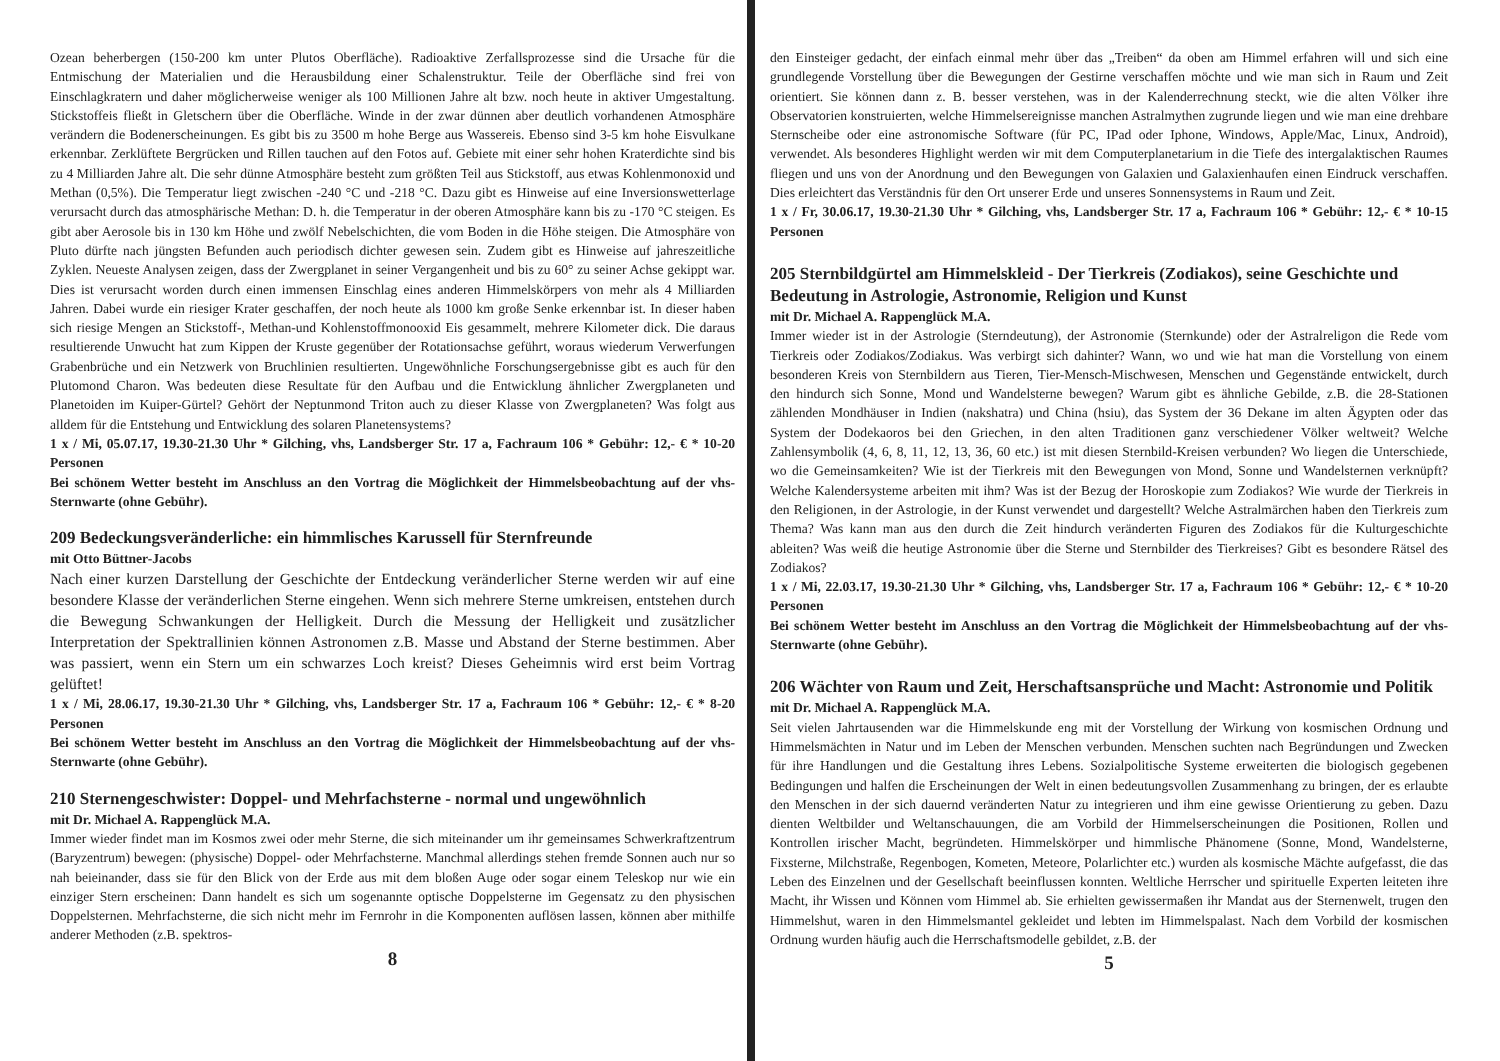Ozean beherbergen (150-200 km unter Plutos Oberfläche). Radioaktive Zerfallsprozesse sind die Ursache für die Entmischung der Materialien und die Herausbildung einer Schalenstruktur. Teile der Oberfläche sind frei von Einschlagkratern und daher möglicherweise weniger als 100 Millionen Jahre alt bzw. noch heute in aktiver Umgestaltung. Stickstoffeis fließt in Gletschern über die Oberfläche. Winde in der zwar dünnen aber deutlich vorhandenen Atmosphäre verändern die Bodenerscheinungen. Es gibt bis zu 3500 m hohe Berge aus Wassereis. Ebenso sind 3-5 km hohe Eisvulkane erkennbar. Zerklüftete Bergrücken und Rillen tauchen auf den Fotos auf. Gebiete mit einer sehr hohen Kraterdichte sind bis zu 4 Milliarden Jahre alt. Die sehr dünne Atmosphäre besteht zum größten Teil aus Stickstoff, aus etwas Kohlenmonoxid und Methan (0,5%). Die Temperatur liegt zwischen -240 °C und -218 °C. Dazu gibt es Hinweise auf eine Inversionswetterlage verursacht durch das atmosphärische Methan: D. h. die Temperatur in der oberen Atmosphäre kann bis zu -170 °C steigen. Es gibt aber Aerosole bis in 130 km Höhe und zwölf Nebelschichten, die vom Boden in die Höhe steigen. Die Atmosphäre von Pluto dürfte nach jüngsten Befunden auch periodisch dichter gewesen sein. Zudem gibt es Hinweise auf jahreszeitliche Zyklen. Neueste Analysen zeigen, dass der Zwergplanet in seiner Vergangenheit und bis zu 60° zu seiner Achse gekippt war. Dies ist verursacht worden durch einen immensen Einschlag eines anderen Himmelskörpers von mehr als 4 Milliarden Jahren. Dabei wurde ein riesiger Krater geschaffen, der noch heute als 1000 km große Senke erkennbar ist. In dieser haben sich riesige Mengen an Stickstoff-, Methan-und Kohlenstoffmonooxid Eis gesammelt, mehrere Kilometer dick. Die daraus resultierende Unwucht hat zum Kippen der Kruste gegenüber der Rotationsachse geführt, woraus wiederum Verwerfungen Grabenbrüche und ein Netzwerk von Bruchlinien resultierten. Ungewöhnliche Forschungsergebnisse gibt es auch für den Plutomond Charon. Was bedeuten diese Resultate für den Aufbau und die Entwicklung ähnlicher Zwergplaneten und Planetoiden im Kuiper-Gürtel? Gehört der Neptunmond Triton auch zu dieser Klasse von Zwergplaneten? Was folgt aus alldem für die Entstehung und Entwicklung des solaren Planetensystems?
1 x / Mi, 05.07.17, 19.30-21.30 Uhr * Gilching, vhs, Landsberger Str. 17 a, Fachraum 106 * Gebühr: 12,- € * 10-20 Personen
Bei schönem Wetter besteht im Anschluss an den Vortrag die Möglichkeit der Himmelsbeobachtung auf der vhs-Sternwarte (ohne Gebühr).
209 Bedeckungsveränderliche: ein himmlisches Karussell für Sternfreunde
mit Otto Büttner-Jacobs
Nach einer kurzen Darstellung der Geschichte der Entdeckung veränderlicher Sterne werden wir auf eine besondere Klasse der veränderlichen Sterne eingehen. Wenn sich mehrere Sterne umkreisen, entstehen durch die Bewegung Schwankungen der Helligkeit. Durch die Messung der Helligkeit und zusätzlicher Interpretation der Spektrallinien können Astronomen z.B. Masse und Abstand der Sterne bestimmen. Aber was passiert, wenn ein Stern um ein schwarzes Loch kreist? Dieses Geheimnis wird erst beim Vortrag gelüftet!
1 x / Mi, 28.06.17, 19.30-21.30 Uhr * Gilching, vhs, Landsberger Str. 17 a, Fachraum 106 * Gebühr: 12,- € * 8-20 Personen
Bei schönem Wetter besteht im Anschluss an den Vortrag die Möglichkeit der Himmelsbeobachtung auf der vhs-Sternwarte (ohne Gebühr).
210 Sternengeschwister: Doppel- und Mehrfachsterne - normal und ungewöhnlich
mit Dr. Michael A. Rappenglück M.A.
Immer wieder findet man im Kosmos zwei oder mehr Sterne, die sich miteinander um ihr gemeinsames Schwerkraftzentrum (Baryzentrum) bewegen: (physische) Doppel- oder Mehrfachsterne. Manchmal allerdings stehen fremde Sonnen auch nur so nah beieinander, dass sie für den Blick von der Erde aus mit dem bloßen Auge oder sogar einem Teleskop nur wie ein einziger Stern erscheinen: Dann handelt es sich um sogenannte optische Doppelsterne im Gegensatz zu den physischen Doppelsternen. Mehrfachsterne, die sich nicht mehr im Fernrohr in die Komponenten auflösen lassen, können aber mithilfe anderer Methoden (z.B. spektros-
8
den Einsteiger gedacht, der einfach einmal mehr über das „Treiben“ da oben am Himmel erfahren will und sich eine grundlegende Vorstellung über die Bewegungen der Gestirne verschaffen möchte und wie man sich in Raum und Zeit orientiert. Sie können dann z. B. besser verstehen, was in der Kalenderrechnung steckt, wie die alten Völker ihre Observatorien konstruierten, welche Himmelsereignisse manchen Astralmythen zugrunde liegen und wie man eine drehbare Sternscheibe oder eine astronomische Software (für PC, IPad oder Iphone, Windows, Apple/Mac, Linux, Android), verwendet. Als besonderes Highlight werden wir mit dem Computerplanetarium in die Tiefe des intergalaktischen Raumes fliegen und uns von der Anordnung und den Bewegungen von Galaxien und Galaxienhaufen einen Eindruck verschaffen. Dies erleichtert das Verständnis für den Ort unserer Erde und unseres Sonnensystems in Raum und Zeit.
1 x / Fr, 30.06.17, 19.30-21.30 Uhr * Gilching, vhs, Landsberger Str. 17 a, Fachraum 106 * Gebühr: 12,- € * 10-15 Personen
205 Sternbildgürtel am Himmelskleid - Der Tierkreis (Zodiakos), seine Geschichte und Bedeutung in Astrologie, Astronomie, Religion und Kunst
mit Dr. Michael A. Rappenglück M.A.
Immer wieder ist in der Astrologie (Sterndeutung), der Astronomie (Sternkunde) oder der Astralreligon die Rede vom Tierkreis oder Zodiakos/Zodiakus. Was verbirgt sich dahinter? Wann, wo und wie hat man die Vorstellung von einem besonderen Kreis von Sternbildern aus Tieren, Tier-Mensch-Mischwesen, Menschen und Gegenstände entwickelt, durch den hindurch sich Sonne, Mond und Wandelsterne bewegen? Warum gibt es ähnliche Gebilde, z.B. die 28-Stationen zählenden Mondhäuser in Indien (nakshatra) und China (hsiu), das System der 36 Dekane im alten Ägypten oder das System der Dodekaoros bei den Griechen, in den alten Traditionen ganz verschiedener Völker weltweit? Welche Zahlensymbolik (4, 6, 8, 11, 12, 13, 36, 60 etc.) ist mit diesen Sternbild-Kreisen verbunden? Wo liegen die Unterschiede, wo die Gemeinsamkeiten? Wie ist der Tierkreis mit den Bewegungen von Mond, Sonne und Wandelsternen verknüpft? Welche Kalendersysteme arbeiten mit ihm? Was ist der Bezug der Horoskopie zum Zodiakos? Wie wurde der Tierkreis in den Religionen, in der Astrologie, in der Kunst verwendet und dargestellt? Welche Astralmärchen haben den Tierkreis zum Thema? Was kann man aus den durch die Zeit hindurch veränderten Figuren des Zodiakos für die Kulturgeschichte ableiten? Was weiß die heutige Astronomie über die Sterne und Sternbilder des Tierkreises? Gibt es besondere Rätsel des Zodiakos?
1 x / Mi, 22.03.17, 19.30-21.30 Uhr * Gilching, vhs, Landsberger Str. 17 a, Fachraum 106 * Gebühr: 12,- € * 10-20 Personen
Bei schönem Wetter besteht im Anschluss an den Vortrag die Möglichkeit der Himmelsbeobachtung auf der vhs-Sternwarte (ohne Gebühr).
206 Wächter von Raum und Zeit, Herschaftsansprüche und Macht: Astronomie und Politik
mit Dr. Michael A. Rappenglück M.A.
Seit vielen Jahrtausenden war die Himmelskunde eng mit der Vorstellung der Wirkung von kosmischen Ordnung und Himmelsmächten in Natur und im Leben der Menschen verbunden. Menschen suchten nach Begründungen und Zwecken für ihre Handlungen und die Gestaltung ihres Lebens. Sozialpolitische Systeme erweiterten die biologisch gegebenen Bedingungen und halfen die Erscheinungen der Welt in einen bedeutungsvollen Zusammenhang zu bringen, der es erlaubte den Menschen in der sich dauernd veränderten Natur zu integrieren und ihm eine gewisse Orientierung zu geben. Dazu dienten Weltbilder und Weltanschauungen, die am Vorbild der Himmelserscheinungen die Positionen, Rollen und Kontrollen irischer Macht, begründeten. Himmelskörper und himmlische Phänomene (Sonne, Mond, Wandelsterne, Fixsterne, Milchstraße, Regenbogen, Kometen, Meteore, Polarlichter etc.) wurden als kosmische Mächte aufgefasst, die das Leben des Einzelnen und der Gesellschaft beeinflussen konnten. Weltliche Herrscher und spirituelle Experten leiteten ihre Macht, ihr Wissen und Können vom Himmel ab. Sie erhielten gewissermaßen ihr Mandat aus der Sternenwelt, trugen den Himmelshut, waren in den Himmelsmantel gekleidet und lebten im Himmelspalast. Nach dem Vorbild der kosmischen Ordnung wurden häufig auch die Herrschaftsmodelle gebildet, z.B. der
5